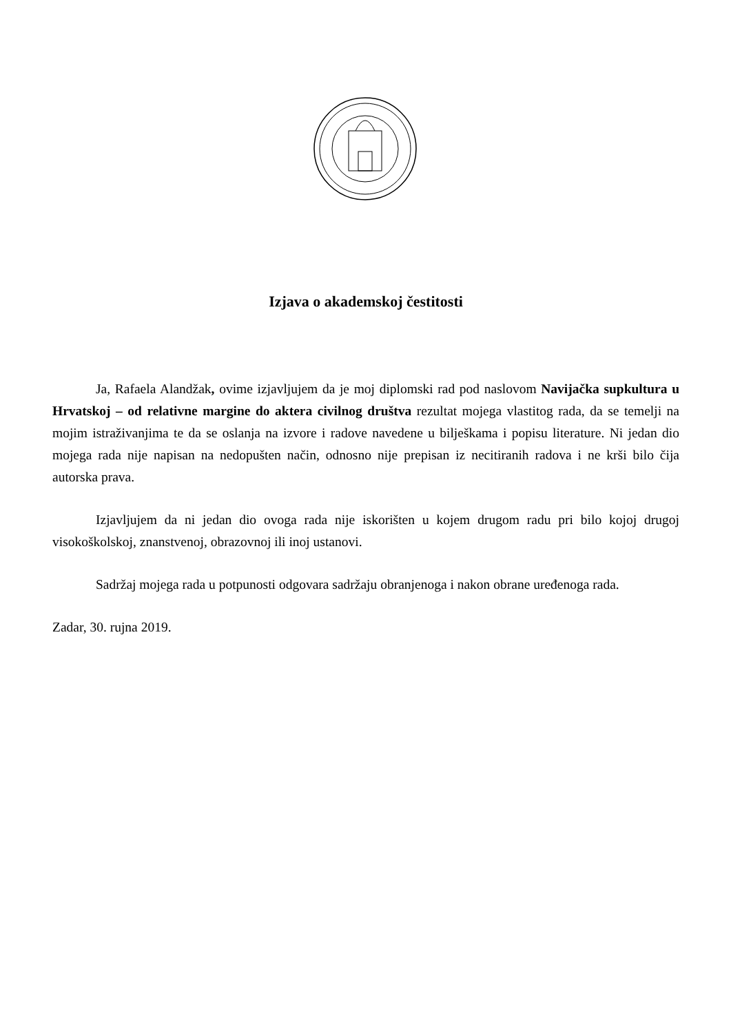Izjava o akademskoj čestitosti
Ja, Rafaela Alandžak, ovime izjavljujem da je moj diplomski rad pod naslovom Navijačka supkultura u Hrvatskoj – od relativne margine do aktera civilnog društva rezultat mojega vlastitog rada, da se temelji na mojim istraživanjima te da se oslanja na izvore i radove navedene u bilješkama i popisu literature. Ni jedan dio mojega rada nije napisan na nedopušten način, odnosno nije prepisan iz necitiranih radova i ne krši bilo čija autorska prava.
Izjavljujem da ni jedan dio ovoga rada nije iskorišten u kojem drugom radu pri bilo kojoj drugoj visokoškolskoj, znanstvenoj, obrazovnoj ili inoj ustanovi.
Sadržaj mojega rada u potpunosti odgovara sadržaju obranjenoga i nakon obrane uređenoga rada.
Zadar, 30. rujna 2019.